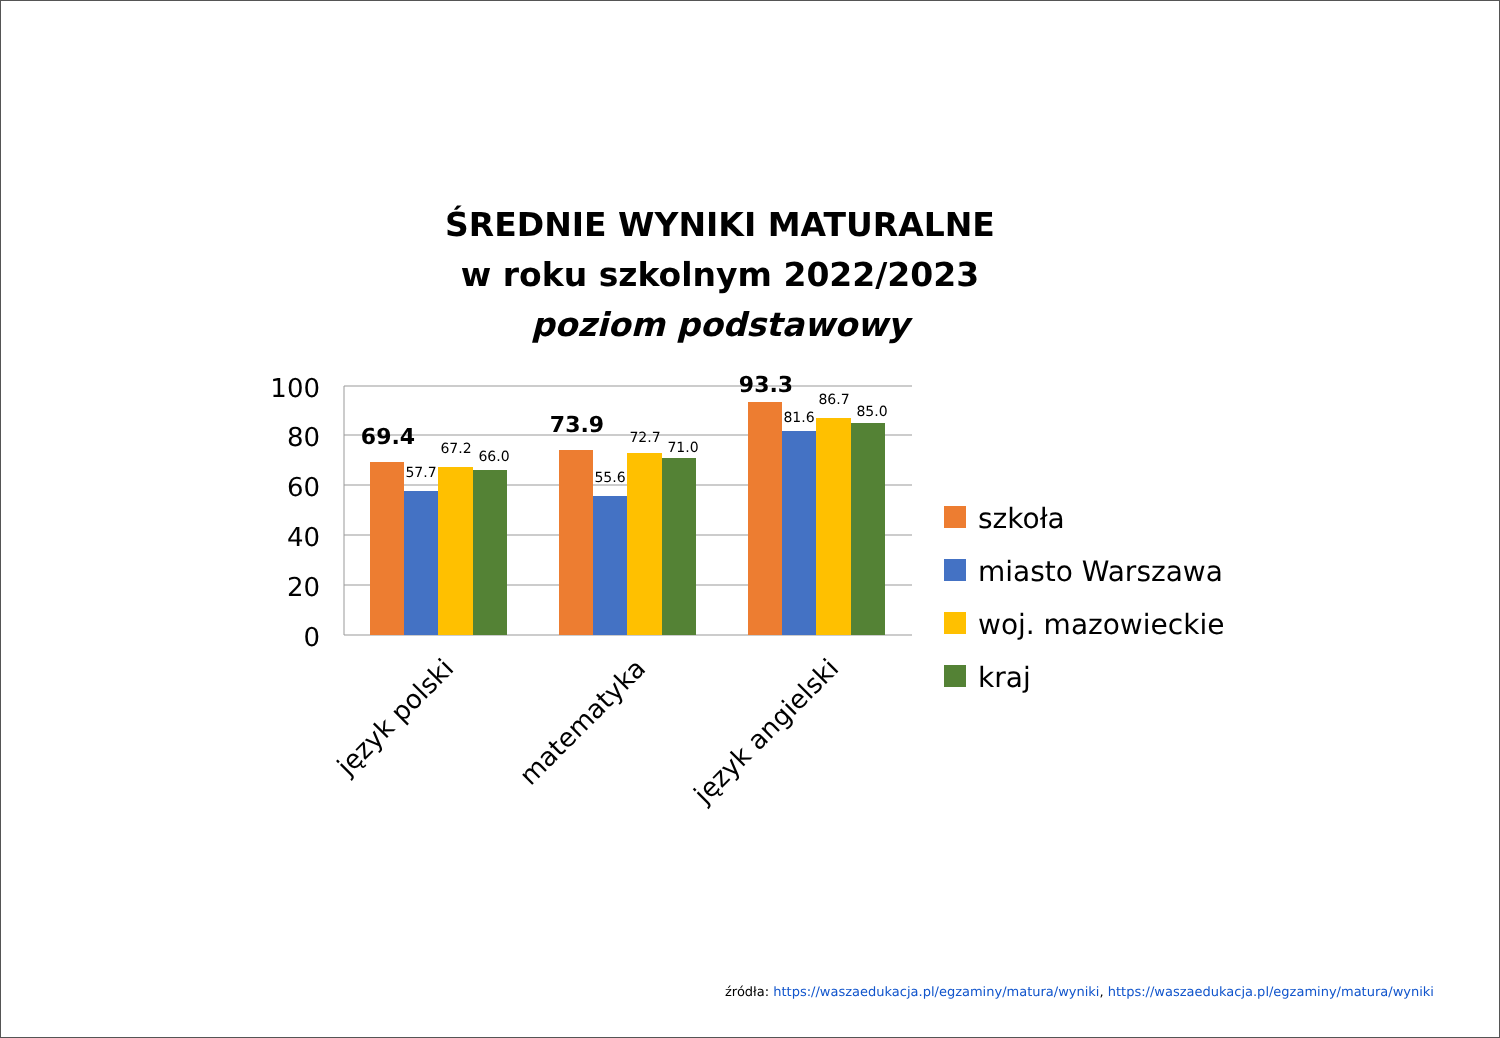ŚREDNIE WYNIKI MATURALNE
w roku szkolnym 2022/2023
poziom podstawowy
100
80
60
40
20
0
69.4
57.7
67.2
66.0
73.9
55.6
72.7
71.0
93.3
81.6
86.7
85.0
język polski
matematyka
język angielski
szkoła
miasto Warszawa
woj. mazowieckie
kraj
źródła: https://waszaedukacja.pl/egzaminy/matura/wyniki, https://waszaedukacja.pl/egzaminy/matura/wyniki